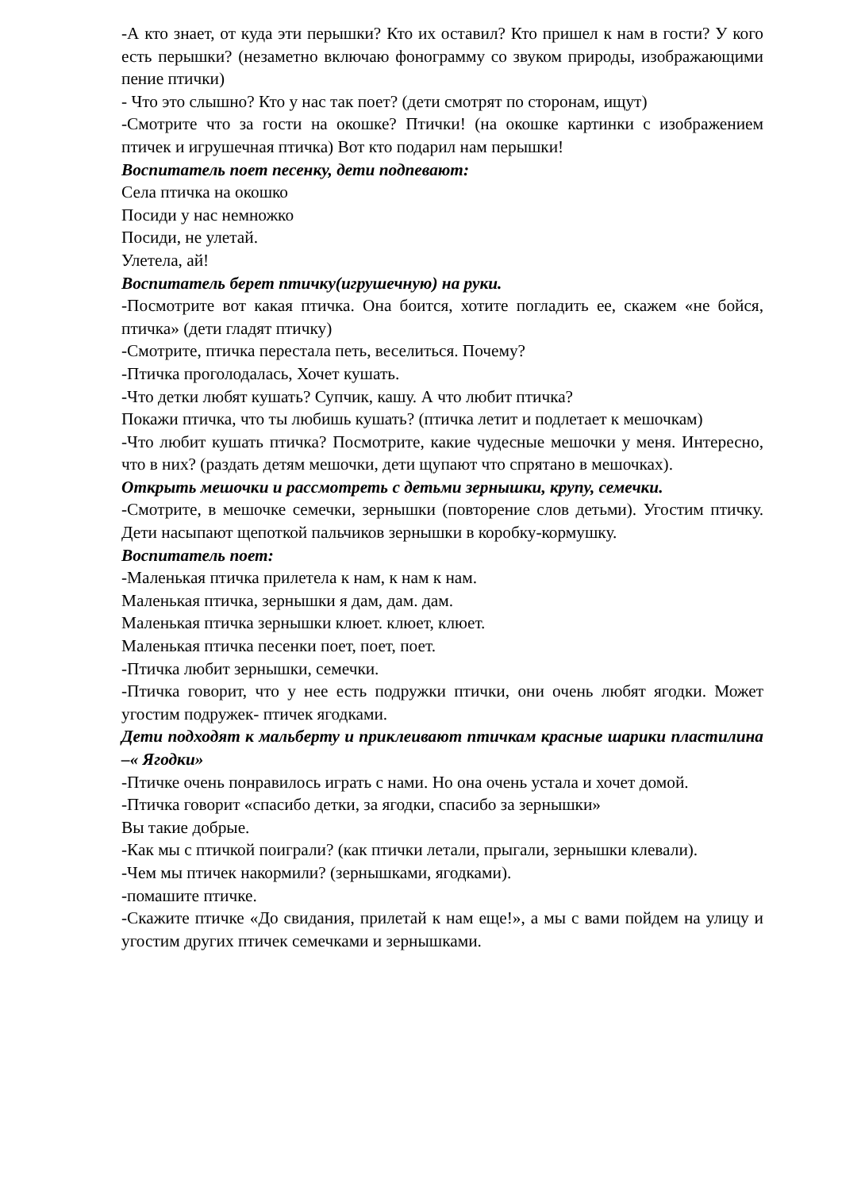-А кто знает, от куда эти перышки? Кто их оставил? Кто пришел к нам в гости? У кого есть перышки? (незаметно включаю фонограмму со звуком природы, изображающими пение птички)
- Что это слышно? Кто у нас так поет? (дети смотрят по сторонам, ищут)
-Смотрите что за гости на окошке? Птички! (на окошке картинки с изображением птичек и игрушечная птичка) Вот кто подарил нам перышки!
Воспитатель поет песенку, дети подпевают:
Села птичка на окошко
Посиди у нас немножко
Посиди, не улетай.
Улетела, ай!
Воспитатель берет птичку(игрушечную) на руки.
-Посмотрите вот какая птичка. Она боится, хотите погладить ее, скажем «не бойся, птичка» (дети гладят птичку)
-Смотрите, птичка перестала петь, веселиться. Почему?
-Птичка проголодалась, Хочет кушать.
-Что детки любят кушать? Супчик, кашу. А что любит птичка?
Покажи птичка, что ты любишь кушать? (птичка летит и подлетает к мешочкам)
-Что любит кушать птичка? Посмотрите, какие чудесные мешочки у меня. Интересно, что в них? (раздать детям мешочки, дети щупают что спрятано в мешочках).
Открыть мешочки и рассмотреть с детьми зернышки, крупу, семечки.
-Смотрите, в мешочке семечки, зернышки (повторение слов детьми). Угостим птичку. Дети насыпают щепоткой пальчиков зернышки в коробку-кормушку.
Воспитатель поет:
-Маленькая птичка прилетела к нам, к нам к нам.
Маленькая птичка, зернышки я дам, дам. дам.
Маленькая птичка зернышки клюет. клюет, клюет.
Маленькая птичка песенки поет, поет, поет.
-Птичка любит зернышки, семечки.
-Птичка говорит, что у нее есть подружки птички, они очень любят ягодки. Может угостим подружек- птичек ягодками.
Дети подходят к мальберту и приклеивают птичкам красные шарики пластилина –« Ягодки»
-Птичке очень понравилось играть с нами. Но она очень устала и хочет домой.
-Птичка говорит «спасибо детки, за ягодки, спасибо за зернышки»
Вы такие добрые.
-Как мы с птичкой поиграли? (как птички летали, прыгали, зернышки клевали).
-Чем мы птичек накормили? (зернышками, ягодками).
-помашите птичке.
-Скажите птичке «До свидания, прилетай к нам еще!», а мы с вами пойдем на улицу и угостим других птичек семечками и зернышками.